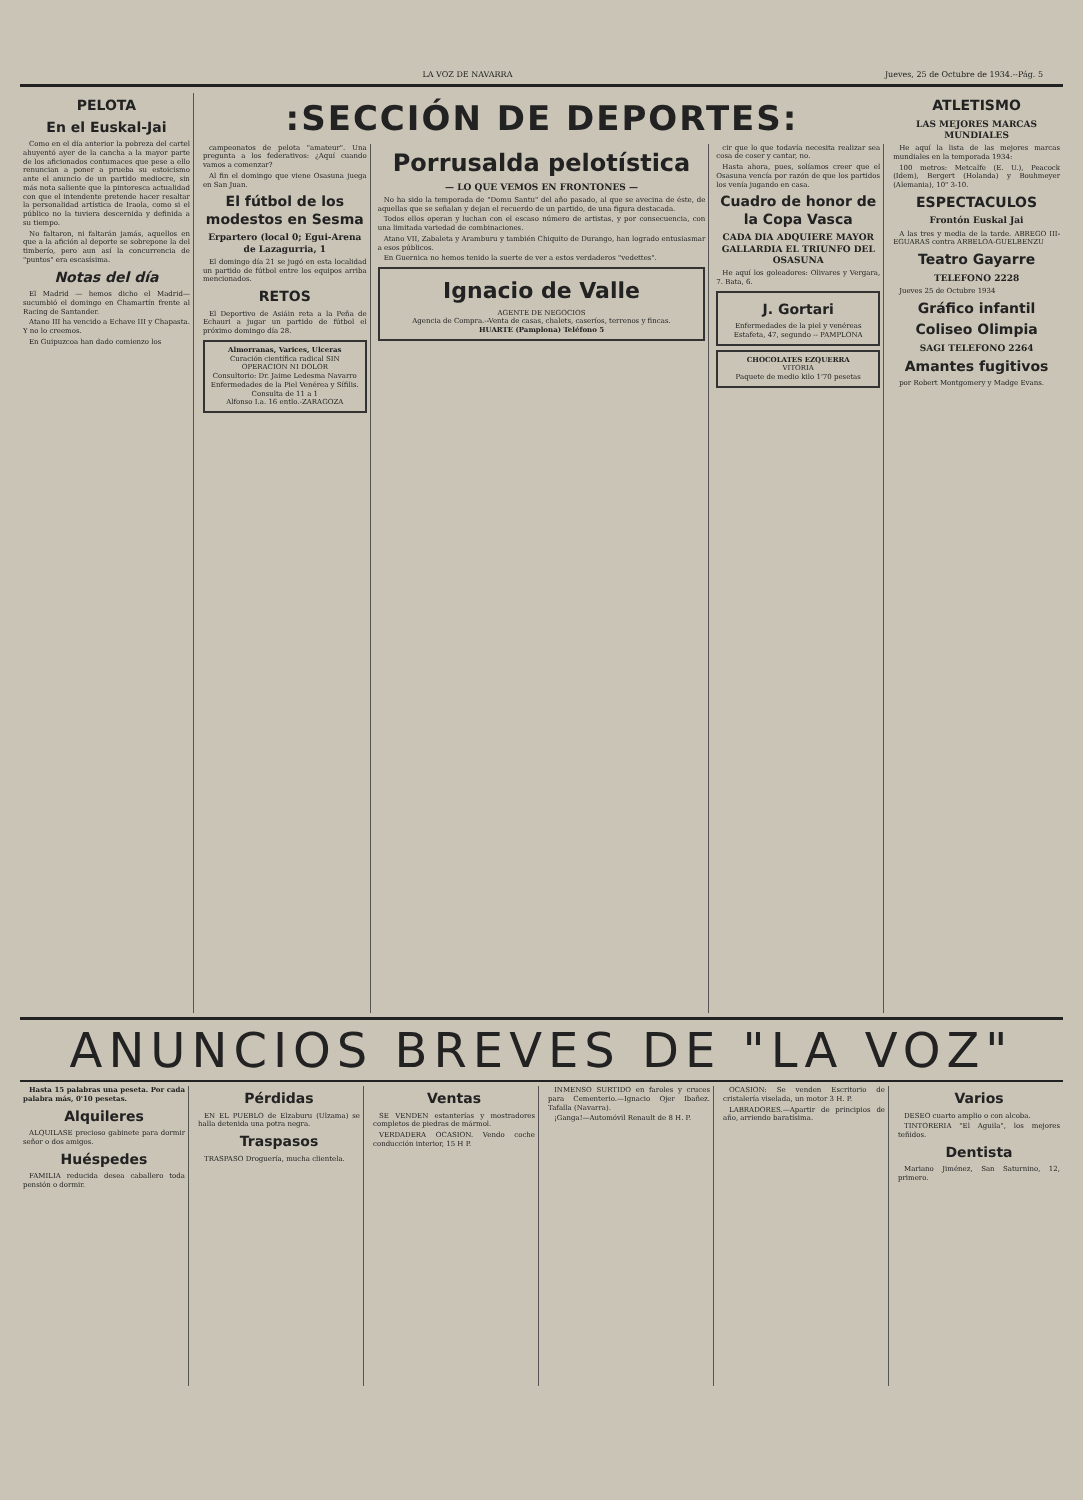LA VOZ DE NAVARRA Jueves, 25 de Octubre de 1934.--Pág. 5
PELOTA
En el Euskal-Jai
Como en el día anterior la pobreza del cartel ahuyentó ayer de la cancha a la mayor parte de los aficionados contumaces que pese a ello renuncian a poner a prueba su estoicismo ante el anuncio de un partido mediocre, sin más nota saliente que la pintoresca actualidad con que el intendente pretende hacer resaltar la personalidad artística de Iraola, como si el público no la tuviera descernida y definida a su tiempo.
No faltaron, ni faltarán jamás, aquellos en que a la afición al deporte se sobrepone la del timberío, pero aun así la concurrencia de "puntos" era escasísima.
Notas del día
El Madrid — hemos dicho el Madrid—sucumbió el domingo en Chamartín frente al Racing de Santander.
Atano III ha vencido a Echave III y Chapasta. Y no lo creemos.
En Guipuzcoa han dado comienzo los
:SECCIÓN DE DEPORTES:
campeonatos de pelota "amateur". Una pregunta a los federativos: ¿Aquí cuando vamos a comenzar?
Al fin el domingo que viene Osasuna juega en San Juan.
El fútbol de los modestos en Sesma
Erpartero (local 0; Egui-Arena de Lazagurria, 1
El domingo día 21 se jugó en esta localidad un partido de fútbol entre los equipos arriba mencionados.
RETOS
El Deportivo de Asiáin reta a la Peña de Echauri a jugar un partido de fútbol el próximo domingo día 28.
Almorranas, Varices, Ulceras
Curación científica radical SIN OPERACION NI DOLOR
Consultorio: Dr. Jaime Ledesma Navarro
Enfermedades de la Piel Venérea y Sífilis.
Consulta de 11 a 1
Alfonso I.a. 16 entlo.-ZARAGOZA
Porrusalda pelotística
— LO QUE VEMOS EN FRONTONES —
No ha sido la temporada de "Domu Santu" del año pasado, al que se avecina de éste, de aquellas que se señalan y dejan el recuerdo de un partido, de una figura destacada.
Todos ellos operan y luchan con el escaso número de artistas, y por consecuencia, con una limitada variedad de combinaciones.
Atano VII, Zabaleta y Aramburu y también Chiquito de Durango, han logrado entusiasmar a esos públicos.
En Guernica no hemos tenido la suerte de ver a estos verdaderos "vedettes".
Ignacio de Valle
AGENTE DE NEGOCIOS
Agencia de Compra.--Venta de casas, chalets, caseríos, terrenos y fincas.
HUARTE (Pamplona) Teléfono 5
cir que lo que todavía necesita realizar sea cosa de coser y cantar, no.
Hasta ahora, pues, solíamos creer que el Osasuna vencía por razón de que los partidos los venía jugando en casa.
Cuadro de honor de la Copa Vasca
CADA DIA ADQUIERE MAYOR GALLARDIA EL TRIUNFO DEL OSASUNA
He aquí los goleadores: Olivares y Vergara, 7. Bata, 6.
J. Gortari
Enfermedades de la piel y venéreas
Estafeta, 47, segundo -- PAMPLONA
CHOCOLATES EZQUERRA
VITORIA
Paquete de medio kilo 1'70 pesetas
ATLETISMO
LAS MEJORES MARCAS MUNDIALES
He aquí la lista de las mejores marcas mundiales en la temporada 1934:
100 metros: Metcalfe (E. U.), Peacock (Idem), Bergert (Holanda) y Bouhmeyer (Alemania), 10" 3-10.
ESPECTACULOS
Frontón Euskal Jai
A las tres y media de la tarde. ABREGO III-EGUARAS contra ARBELOA-GUELBENZU
Teatro Gayarre
TELEFONO 2228
Jueves 25 de Octubre 1934
Gráfico infantil
Coliseo Olimpia
SAGI TELEFONO 2264
Amantes fugitivos
por Robert Montgomery y Madge Evans.
ANUNCIOS BREVES DE "LA VOZ"
Hasta 15 palabras una peseta. Por cada palabra más, 0'10 pesetas.
Alquileres
ALQUILASE precioso gabinete para dormir señor o dos amigos.
Huéspedes
FAMILIA reducida desea caballero toda pensión o dormir.
Pérdidas
EN EL PUEBLO de Elzaburu (Ulzama) se halla detenida una potra negra.
Traspasos
TRASPASO Droguería, mucha clientela.
Ventas
SE VENDEN estanterías y mostradores completos de piedras de mármol.
VERDADERA OCASION. Vendo coche conducción interior, 15 H P.
INMENSO SURTIDO en faroles y cruces para Cementerio.—Ignacio Ojer Ibañez. Tafalla (Navarra).
¡Ganga!—Automóvil Renault de 8 H. P.
OCASION: Se venden Escritorio de cristalería viselada, un motor 3 H. P.
LABRADORES.—Apartir de principios de año, arriendo baratísima.
Varios
DESEO cuarto amplio o con alcoba.
TINTORERIA "El Aguila", los mejores teñidos.
Dentista
Mariano Jiménez, San Saturnino, 12, primero.